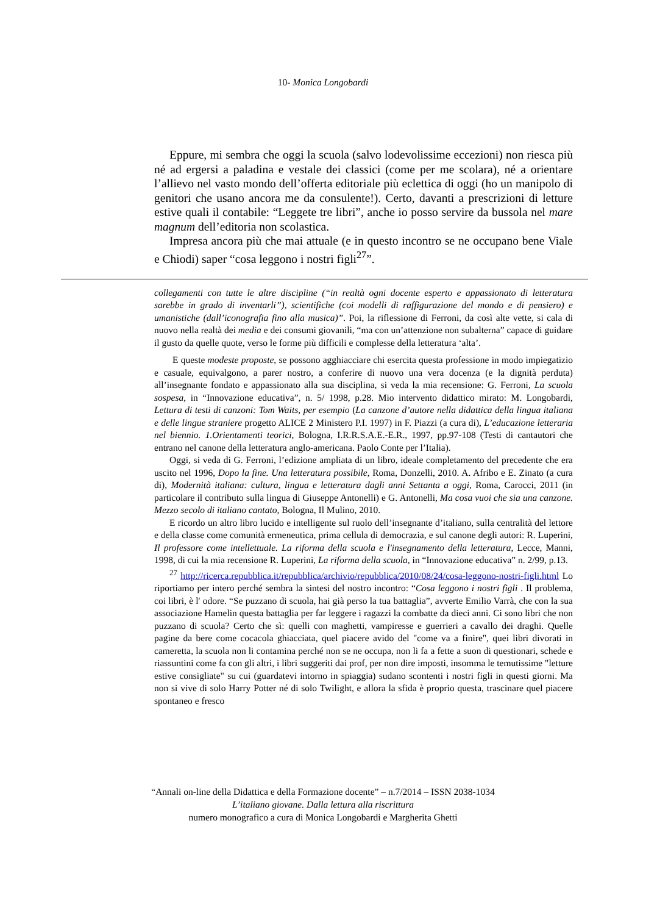10- Monica Longobardi
Eppure, mi sembra che oggi la scuola (salvo lodevolissime eccezioni) non riesca più né ad ergersi a paladina e vestale dei classici (come per me scolara), né a orientare l’allievo nel vasto mondo dell’offerta editoriale più eclettica di oggi (ho un manipolo di genitori che usano ancora me da consulente!). Certo, davanti a prescrizioni di letture estive quali il contabile: “Leggete tre libri”, anche io posso servire da bussola nel mare magnum dell’editoria non scolastica.
Impresa ancora più che mai attuale (e in questo incontro se ne occupano bene Viale e Chiodi) saper “cosa leggono i nostri figli<sup>27</sup>”.
collegamenti con tutte le altre discipline (“in realtà ogni docente esperto e appassionato di letteratura sarebbe in grado di inventarli”), scientifiche (coi modelli di raffigurazione del mondo e di pensiero) e umanistiche (dall’iconografia fino alla musica)”. Poi, la riflessione di Ferroni, da così alte vette, si cala di nuovo nella realtà dei media e dei consumi giovanili, “ma con un’attenzione non subalterna” capace di guidare il gusto da quelle quote, verso le forme più difficili e complesse della letteratura ‘alta’.
E queste modeste proposte, se possono agghiacciare chi esercita questa professione in modo impiegatizio e casuale, equivalgono, a parer nostro, a conferire di nuovo una vera docenza (e la dignità perduta) all’insegnante fondato e appassionato alla sua disciplina, si veda la mia recensione: G. Ferroni, La scuola sospesa, in “Innovazione educativa”, n. 5/ 1998, p.28. Mio intervento didattico mirato: M. Longobardi, Lettura di testi di canzoni: Tom Waits, per esempio (La canzone d’autore nella didattica della lingua italiana e delle lingue straniere progetto ALICE 2 Ministero P.I. 1997) in F. Piazzi (a cura di), L’educazione letteraria nel biennio. 1.Orientamenti teorici, Bologna, I.R.R.S.A.E.-E.R., 1997, pp.97-108 (Testi di cantautori che entrano nel canone della letteratura anglo-americana. Paolo Conte per l’Italia).
Oggi, si veda di G. Ferroni, l’edizione ampliata di un libro, ideale completamento del precedente che era uscito nel 1996, Dopo la fine. Una letteratura possibile, Roma, Donzelli, 2010. A. Afribo e E. Zinato (a cura di), Modernità italiana: cultura, lingua e letteratura dagli anni Settanta a oggi, Roma, Carocci, 2011 (in particolare il contributo sulla lingua di Giuseppe Antonelli) e G. Antonelli, Ma cosa vuoi che sia una canzone. Mezzo secolo di italiano cantato, Bologna, Il Mulino, 2010.
E ricordo un altro libro lucido e intelligente sul ruolo dell’insegnante d’italiano, sulla centralità del lettore e della classe come comunità ermeneutica, prima cellula di democrazia, e sul canone degli autori: R. Luperini, Il professore come intellettuale. La riforma della scuola e l'insegnamento della letteratura, Lecce, Manni, 1998, di cui la mia recensione R. Luperini, La riforma della scuola, in “Innovazione educativa” n. 2/99, p.13.
<sup>27</sup> http://ricerca.repubblica.it/repubblica/archivio/repubblica/2010/08/24/cosa-leggono-nostri-figli.html Lo riportiamo per intero perché sembra la sintesi del nostro incontro: “Cosa leggono i nostri figli . Il problema, coi libri, è l' odore. “Se puzzano di scuola, hai già perso la tua battaglia”, avverte Emilio Varrà, che con la sua associazione Hamelin questa battaglia per far leggere i ragazzi la combatte da dieci anni. Ci sono libri che non puzzano di scuola? Certo che sì: quelli con maghetti, vampiresse e guerrieri a cavallo dei draghi. Quelle pagine da bere come cocacola ghiacciata, quel piacere avido del "come va a finire", quei libri divorati in cameretta, la scuola non li contamina perché non se ne occupa, non li fa a fette a suon di questionari, schede e riassuntini come fa con gli altri, i libri suggeriti dai prof, per non dire imposti, insomma le temutissime "letture estive consigliate" su cui (guardatevi intorno in spiaggia) sudano scontenti i nostri figli in questi giorni. Ma non si vive di solo Harry Potter né di solo Twilight, e allora la sfida è proprio questa, trascinare quel piacere spontaneo e fresco
“Annali on-line della Didattica e della Formazione docente” – n.7/2014 – ISSN 2038-1034
L’italiano giovane. Dalla lettura alla riscrittura
numero monografico a cura di Monica Longobardi e Margherita Ghetti